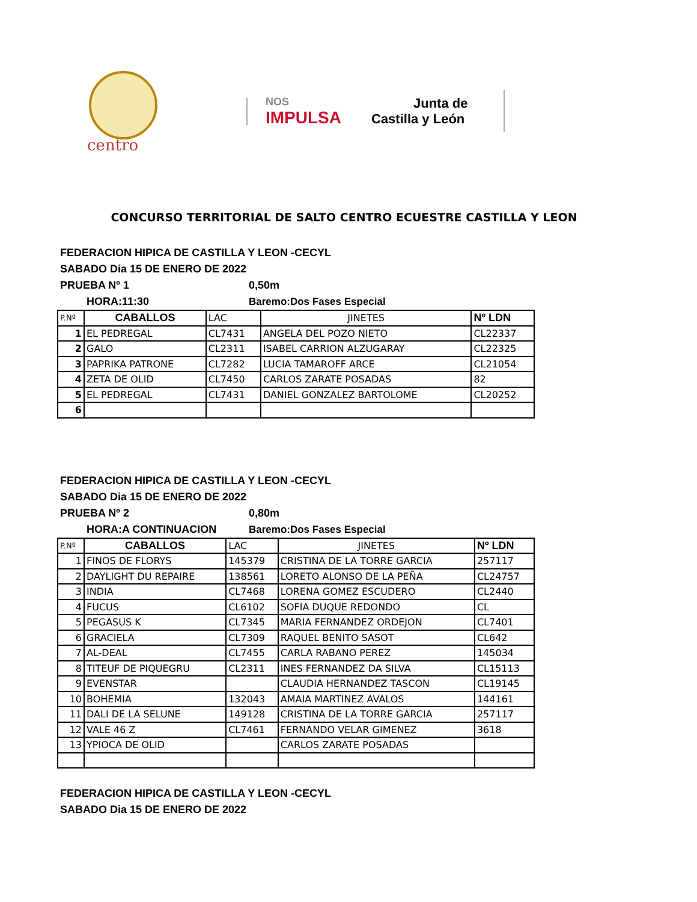centro
NOS
IMPULSA
Junta de
Castilla y León
CONCURSO TERRITORIAL DE SALTO CENTRO ECUESTRE CASTILLA Y LEON
FEDERACION HIPICA DE CASTILLA Y LEON -CECYL
SABADO Dia 15 DE ENERO DE 2022
PRUEBA Nº 1 0,50m
HORA:11:30 Baremo:Dos Fases Especial
| P.Nº | CABALLOS | LAC | JINETES | Nº LDN |
| 1 | EL PEDREGAL | CL7431 | ANGELA DEL POZO NIETO | CL22337 |
| 2 | GALO | CL2311 | ISABEL CARRION ALZUGARAY | CL22325 |
| 3 | PAPRIKA PATRONE | CL7282 | LUCIA TAMAROFF ARCE | CL21054 |
| 4 | ZETA DE OLID | CL7450 | CARLOS ZARATE POSADAS | 82 |
| 5 | EL PEDREGAL | CL7431 | DANIEL GONZALEZ BARTOLOME | CL20252 |
| 6 | | | | |
FEDERACION HIPICA DE CASTILLA Y LEON -CECYL
SABADO Dia 15 DE ENERO DE 2022
PRUEBA Nº 2 0,80m
HORA:A CONTINUACION Baremo:Dos Fases Especial
| P.Nº | CABALLOS | LAC | JINETES | Nº LDN |
| 1 | FINOS DE FLORYS | 145379 | CRISTINA DE LA TORRE GARCIA | 257117 |
| 2 | DAYLIGHT DU REPAIRE | 138561 | LORETO ALONSO DE LA PEÑA | CL24757 |
| 3 | INDIA | CL7468 | LORENA GOMEZ ESCUDERO | CL2440 |
| 4 | FUCUS | CL6102 | SOFIA DUQUE REDONDO | CL |
| 5 | PEGASUS K | CL7345 | MARIA FERNANDEZ ORDEJON | CL7401 |
| 6 | GRACIELA | CL7309 | RAQUEL BENITO SASOT | CL642 |
| 7 | AL-DEAL | CL7455 | CARLA RABANO PEREZ | 145034 |
| 8 | TITEUF DE PIQUEGRU | CL2311 | INES FERNANDEZ DA SILVA | CL15113 |
| 9 | EVENSTAR | | CLAUDIA HERNANDEZ TASCON | CL19145 |
| 10 | BOHEMIA | 132043 | AMAIA MARTINEZ AVALOS | 144161 |
| 11 | DALI DE LA SELUNE | 149128 | CRISTINA DE LA TORRE GARCIA | 257117 |
| 12 | VALE 46 Z | CL7461 | FERNANDO VELAR GIMENEZ | 3618 |
| 13 | YPIOCA DE OLID | | CARLOS ZARATE POSADAS | |
FEDERACION HIPICA DE CASTILLA Y LEON -CECYL
SABADO Dia 15 DE ENERO DE 2022